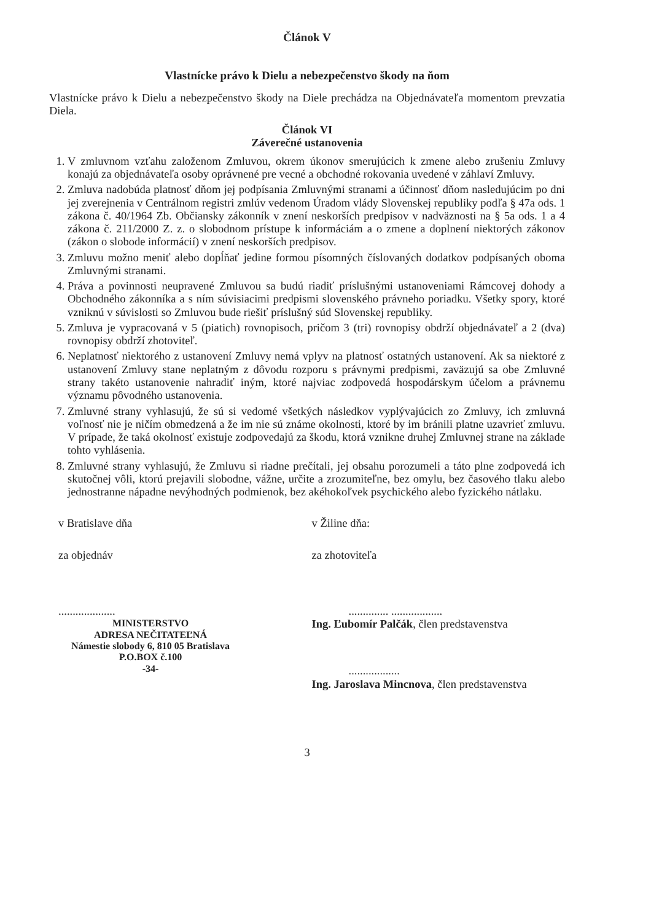Článok V
Vlastnícke právo k Dielu a nebezpečenstvo škody na ňom
Vlastnícke právo k Dielu a nebezpečenstvo škody na Diele prechádza na Objednávateľa momentom prevzatia Diela.
Článok VI
Záverečné ustanovenia
1. V zmluvnom vzťahu založenom Zmluvou, okrem úkonov smerujúcich k zmene alebo zrušeniu Zmluvy konajú za objednávateľa osoby oprávnené pre vecné a obchodné rokovania uvedené v záhlaví Zmluvy.
2. Zmluva nadobúda platnosť dňom jej podpísania Zmluvnými stranami a účinnosť dňom nasledujúcim po dni jej zverejnenia v Centrálnom registri zmlúv vedenom Úradom vlády Slovenskej republiky podľa § 47a ods. 1 zákona č. 40/1964 Zb. Občiansky zákonník v znení neskorších predpisov v nadväznosti na § 5a ods. 1 a 4 zákona č. 211/2000 Z. z. o slobodnom prístupe k informáciám a o zmene a doplnení niektorých zákonov (zákon o slobode informácií) v znení neskorších predpisov.
3. Zmluvu možno meniť alebo dopĺňať jedine formou písomných číslovaných dodatkov podpísaných oboma Zmluvnými stranami.
4. Práva a povinnosti neupravené Zmluvou sa budú riadiť príslušnými ustanoveniami Rámcovej dohody a Obchodného zákonníka a s ním súvisiacimi predpismi slovenského právneho poriadku. Všetky spory, ktoré vzniknú v súvislosti so Zmluvou bude riešiť príslušný súd Slovenskej republiky.
5. Zmluva je vypracovaná v 5 (piatich) rovnopisoch, pričom 3 (tri) rovnopisy obdrží objednávateľ a 2 (dva) rovnopisy obdrží zhotoviteľ.
6. Neplatnosť niektorého z ustanovení Zmluvy nemá vplyv na platnosť ostatných ustanovení. Ak sa niektoré z ustanovení Zmluvy stane neplatným z dôvodu rozporu s právnymi predpismi, zaväzujú sa obe Zmluvné strany takéto ustanovenie nahradiť iným, ktoré najviac zodpovedá hospodárskym účelom a právnemu významu pôvodného ustanovenia.
7. Zmluvné strany vyhlasujú, že sú si vedomé všetkých následkov vyplývajúcich zo Zmluvy, ich zmluvná voľnosť nie je ničím obmedzená a že im nie sú známe okolnosti, ktoré by im bránili platne uzavrieť zmluvu. V prípade, že taká okolnosť existuje zodpovedajú za škodu, ktorá vznikne druhej Zmluvnej strane na základe tohto vyhlásenia.
8. Zmluvné strany vyhlasujú, že Zmluvu si riadne prečítali, jej obsahu porozumeli a táto plne zodpovedá ich skutočnej vôli, ktorú prejavili slobodne, vážne, určite a zrozumiteľne, bez omylu, bez časového tlaku alebo jednostranne nápadne nevýhodných podmienok, bez akéhokoľvek psychického alebo fyzického nátlaku.
v Bratislave dňa
za objednáv
....................
MINISTERSTVO
ADRESA NEČITATEĽNÁ
Námestie slobody 6, 810 05 Bratislava
P.O.BOX č.100
-34-
v Žiline dňa:
za zhotoviteľa
.............. ..................
Ing. Ľubomír Palčák, člen predstavenstva
..................
Ing. Jaroslava Mincnova, člen predstavenstva
3